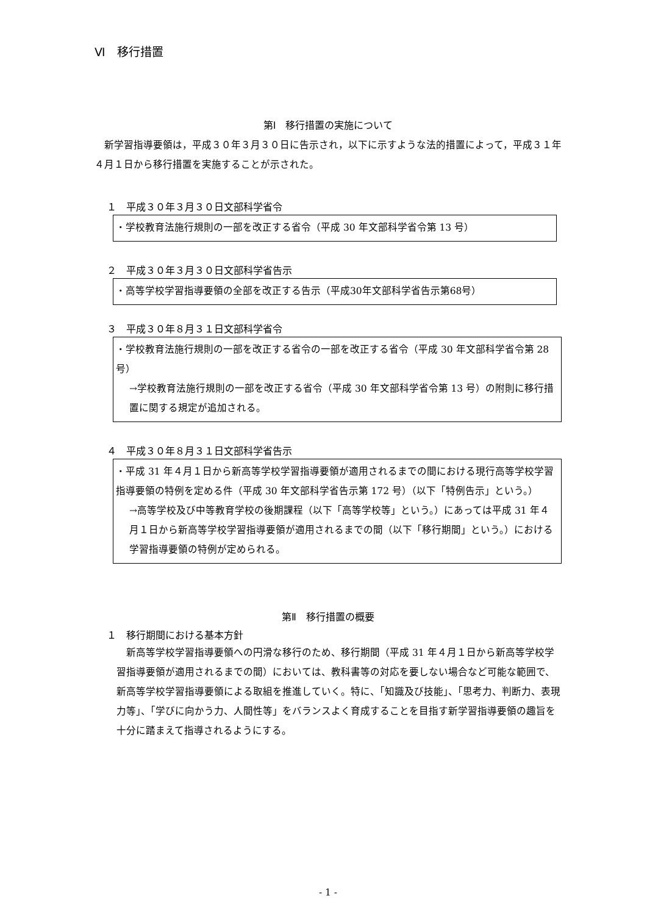Ⅵ　移行措置
第Ⅰ　移行措置の実施について
　新学習指導要領は，平成３０年３月３０日に告示され，以下に示すような法的措置によって，平成３１年４月１日から移行措置を実施することが示された。
１　平成３０年３月３０日文部科学省令
・学校教育法施行規則の一部を改正する省令（平成 30 年文部科学省令第 13 号）
２　平成３０年３月３０日文部科学省告示
・高等学校学習指導要領の全部を改正する告示（平成30年文部科学省告示第68号）
３　平成３０年８月３１日文部科学省令
・学校教育法施行規則の一部を改正する省令の一部を改正する省令（平成 30 年文部科学省令第 28 号）
→学校教育法施行規則の一部を改正する省令（平成 30 年文部科学省令第 13 号）の附則に移行措置に関する規定が追加される。
４　平成３０年８月３１日文部科学省告示
・平成 31 年４月１日から新高等学校学習指導要領が適用されるまでの間における現行高等学校学習指導要領の特例を定める件（平成 30 年文部科学省告示第 172 号）（以下「特例告示」という。）
→高等学校及び中等教育学校の後期課程（以下「高等学校等」という。）にあっては平成 31 年４月１日から新高等学校学習指導要領が適用されるまでの間（以下「移行期間」という。）における学習指導要領の特例が定められる。
第Ⅱ　移行措置の概要
１　移行期間における基本方針
　新高等学校学習指導要領への円滑な移行のため、移行期間（平成 31 年４月１日から新高等学校学習指導要領が適用されるまでの間）においては、教科書等の対応を要しない場合など可能な範囲で、新高等学校学習指導要領による取組を推進していく。特に、「知識及び技能」、「思考力、判断力、表現力等」、「学びに向かう力、人間性等」をバランスよく育成することを目指す新学習指導要領の趣旨を十分に踏まえて指導されるようにする。
- 1 -